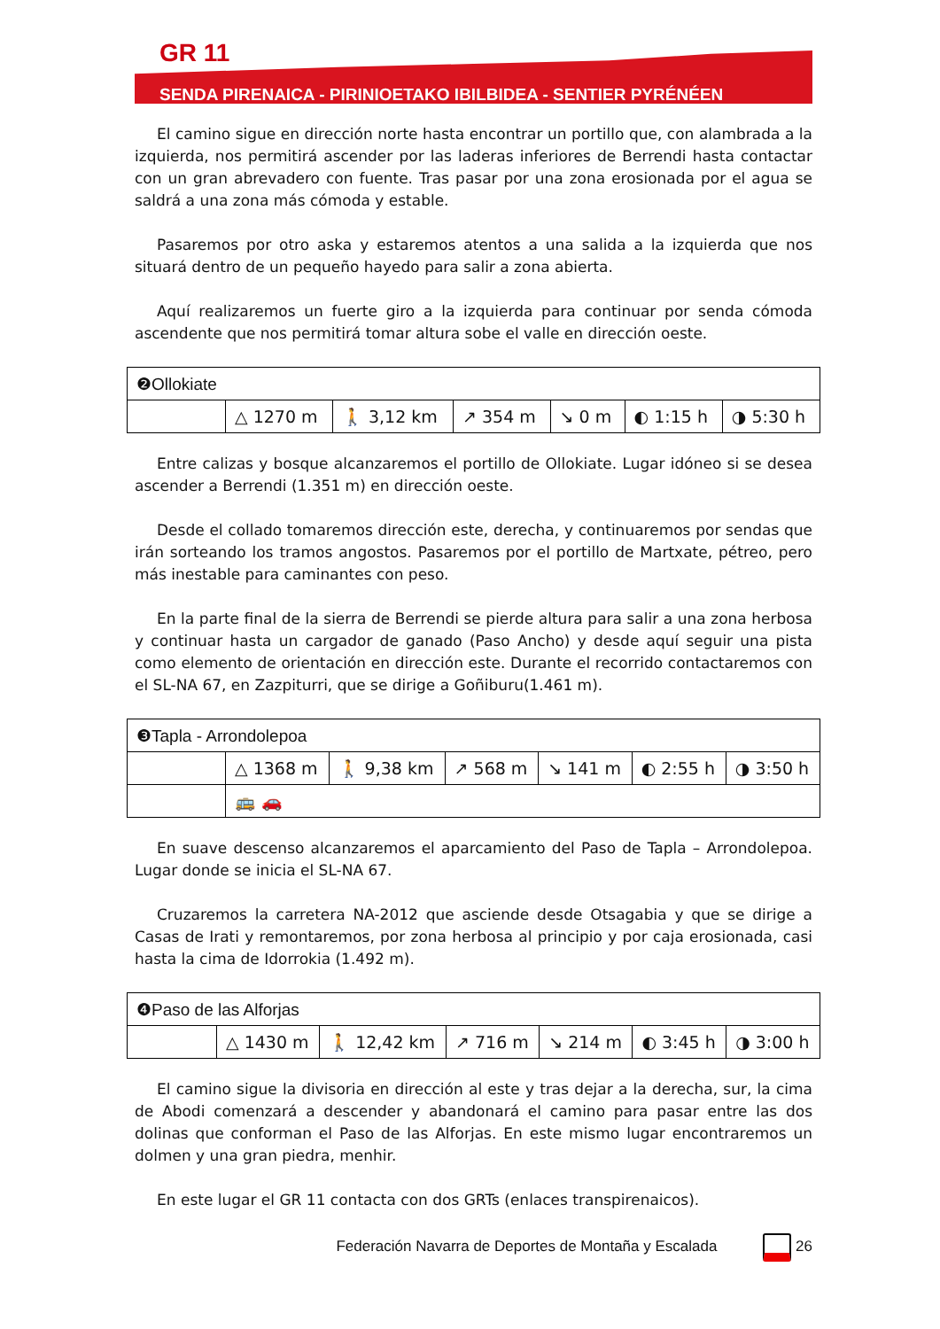GR 11
SENDA PIRENAICA - PIRINIOETAKO IBILBIDEA - SENTIER PYRÉNÉEN
El camino sigue en dirección norte hasta encontrar un portillo que, con alambrada a la izquierda, nos permitirá ascender por las laderas inferiores de Berrendi hasta contactar con un gran abrevadero con fuente. Tras pasar por una zona erosionada por el agua se saldrá a una zona más cómoda y estable.
Pasaremos por otro aska y estaremos atentos a una salida a la izquierda que nos situará dentro de un pequeño hayedo para salir a zona abierta.
Aquí realizaremos un fuerte giro a la izquierda para continuar por senda cómoda ascendente que nos permitirá tomar altura sobe el valle en dirección oeste.
| ❷Ollokiate | | | | | | |
| | △ 1270 m | 🚶 3,12 km | ↗ 354 m | ↘ 0 m | ◐ 1:15 h | ◑ 5:30 h |
Entre calizas y bosque alcanzaremos el portillo de Ollokiate. Lugar idóneo si se desea ascender a Berrendi (1.351 m) en dirección oeste.
Desde el collado tomaremos dirección este, derecha, y continuaremos por sendas que irán sorteando los tramos angostos. Pasaremos por el portillo de Martxate, pétreo, pero más inestable para caminantes con peso.
En la parte final de la sierra de Berrendi se pierde altura para salir a una zona herbosa y continuar hasta un cargador de ganado (Paso Ancho) y desde aquí seguir una pista como elemento de orientación en dirección este. Durante el recorrido contactaremos con el SL-NA 67, en Zazpiturri, que se dirige a Goñiburu(1.461 m).
| ❸Tapla - Arrondolepoa | | | | | | |
| | △ 1368 m | 🚶 9,38 km | ↗ 568 m | ↘ 141 m | ◐ 2:55 h | ◑ 3:50 h |
| | 🚌 🚗 | | | | | |
En suave descenso alcanzaremos el aparcamiento del Paso de Tapla – Arrondolepoa. Lugar donde se inicia el SL-NA 67.
Cruzaremos la carretera NA-2012 que asciende desde Otsagabia y que se dirige a Casas de Irati y remontaremos, por zona herbosa al principio y por caja erosionada, casi hasta la cima de Idorrokia (1.492 m).
| ❹Paso de las Alforjas | | | | | | |
| | △ 1430 m | 🚶 12,42 km | ↗ 716 m | ↘ 214 m | ◐ 3:45 h | ◑ 3:00 h |
El camino sigue la divisoria en dirección al este y tras dejar a la derecha, sur, la cima de Abodi comenzará a descender y abandonará el camino para pasar entre las dos dolinas que conforman el Paso de las Alforjas. En este mismo lugar encontraremos un dolmen y una gran piedra, menhir.
En este lugar el GR 11 contacta con dos GRTs (enlaces transpirenaicos).
Federación Navarra de Deportes de Montaña y Escalada 26